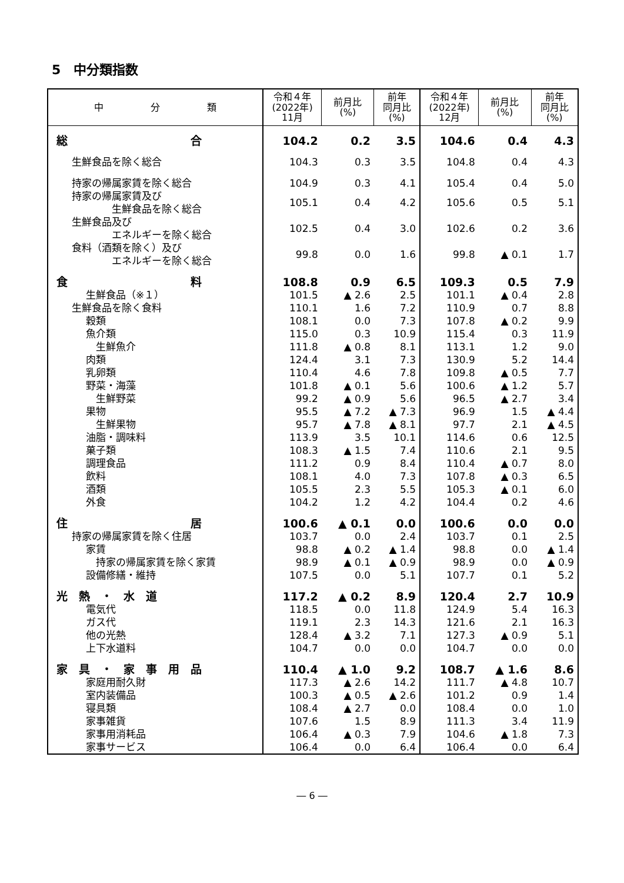5　中分類指数
| 中 分 類 | 令和４年 (2022年) 11月 | 前月比 (%) | 前年 同月比 (%) | 令和４年 (2022年) 12月 | 前月比 (%) | 前年 同月比 (%) |
| --- | --- | --- | --- | --- | --- | --- |
| 総 合 | 104.2 | 0.2 | 3.5 | 104.6 | 0.4 | 4.3 |
| 生鮮食品を除く総合 | 104.3 | 0.3 | 3.5 | 104.8 | 0.4 | 4.3 |
| 持家の帰属家賃を除く総合 | 104.9 | 0.3 | 4.1 | 105.4 | 0.4 | 5.0 |
| 持家の帰属家賃及び 生鮮食品を除く総合 | 105.1 | 0.4 | 4.2 | 105.6 | 0.5 | 5.1 |
| 生鮮食品及び エネルギーを除く総合 | 102.5 | 0.4 | 3.0 | 102.6 | 0.2 | 3.6 |
| 食料（酒類を除く）及び エネルギーを除く総合 | 99.8 | 0.0 | 1.6 | 99.8 | ▲ 0.1 | 1.7 |
| 食 料 | 108.8 | 0.9 | 6.5 | 109.3 | 0.5 | 7.9 |
| 生鮮食品（※１） | 101.5 | ▲ 2.6 | 2.5 | 101.1 | ▲ 0.4 | 2.8 |
| 生鮮食品を除く食料 | 110.1 | 1.6 | 7.2 | 110.9 | 0.7 | 8.8 |
| 穀類 | 108.1 | 0.0 | 7.3 | 107.8 | ▲ 0.2 | 9.9 |
| 魚介類 | 115.0 | 0.3 | 10.9 | 115.4 | 0.3 | 11.9 |
| 生鮮魚介 | 111.8 | ▲ 0.8 | 8.1 | 113.1 | 1.2 | 9.0 |
| 肉類 | 124.4 | 3.1 | 7.3 | 130.9 | 5.2 | 14.4 |
| 乳卵類 | 110.4 | 4.6 | 7.8 | 109.8 | ▲ 0.5 | 7.7 |
| 野菜・海藻 | 101.8 | ▲ 0.1 | 5.6 | 100.6 | ▲ 1.2 | 5.7 |
| 生鮮野菜 | 99.2 | ▲ 0.9 | 5.6 | 96.5 | ▲ 2.7 | 3.4 |
| 果物 | 95.5 | ▲ 7.2 | ▲ 7.3 | 96.9 | 1.5 | ▲ 4.4 |
| 生鮮果物 | 95.7 | ▲ 7.8 | ▲ 8.1 | 97.7 | 2.1 | ▲ 4.5 |
| 油脂・調味料 | 113.9 | 3.5 | 10.1 | 114.6 | 0.6 | 12.5 |
| 菓子類 | 108.3 | ▲ 1.5 | 7.4 | 110.6 | 2.1 | 9.5 |
| 調理食品 | 111.2 | 0.9 | 8.4 | 110.4 | ▲ 0.7 | 8.0 |
| 飲料 | 108.1 | 4.0 | 7.3 | 107.8 | ▲ 0.3 | 6.5 |
| 酒類 | 105.5 | 2.3 | 5.5 | 105.3 | ▲ 0.1 | 6.0 |
| 外食 | 104.2 | 1.2 | 4.2 | 104.4 | 0.2 | 4.6 |
| 住 居 | 100.6 | ▲ 0.1 | 0.0 | 100.6 | 0.0 | 0.0 |
| 持家の帰属家賃を除く住居 | 103.7 | 0.0 | 2.4 | 103.7 | 0.1 | 2.5 |
| 家賃 | 98.8 | ▲ 0.2 | ▲ 1.4 | 98.8 | 0.0 | ▲ 1.4 |
| 持家の帰属家賃を除く家賃 | 98.9 | ▲ 0.1 | ▲ 0.9 | 98.9 | 0.0 | ▲ 0.9 |
| 設備修繕・維持 | 107.5 | 0.0 | 5.1 | 107.7 | 0.1 | 5.2 |
| 光 熱 ・ 水 道 | 117.2 | ▲ 0.2 | 8.9 | 120.4 | 2.7 | 10.9 |
| 電気代 | 118.5 | 0.0 | 11.8 | 124.9 | 5.4 | 16.3 |
| ガス代 | 119.1 | 2.3 | 14.3 | 121.6 | 2.1 | 16.3 |
| 他の光熱 | 128.4 | ▲ 3.2 | 7.1 | 127.3 | ▲ 0.9 | 5.1 |
| 上下水道料 | 104.7 | 0.0 | 0.0 | 104.7 | 0.0 | 0.0 |
| 家 具 ・ 家 事 用 品 | 110.4 | ▲ 1.0 | 9.2 | 108.7 | ▲ 1.6 | 8.6 |
| 家庭用耐久財 | 117.3 | ▲ 2.6 | 14.2 | 111.7 | ▲ 4.8 | 10.7 |
| 室内装備品 | 100.3 | ▲ 0.5 | ▲ 2.6 | 101.2 | 0.9 | 1.4 |
| 寝具類 | 108.4 | ▲ 2.7 | 0.0 | 108.4 | 0.0 | 1.0 |
| 家事雑貨 | 107.6 | 1.5 | 8.9 | 111.3 | 3.4 | 11.9 |
| 家事用消耗品 | 106.4 | ▲ 0.3 | 7.9 | 104.6 | ▲ 1.8 | 7.3 |
| 家事サービス | 106.4 | 0.0 | 6.4 | 106.4 | 0.0 | 6.4 |
― 6 ―